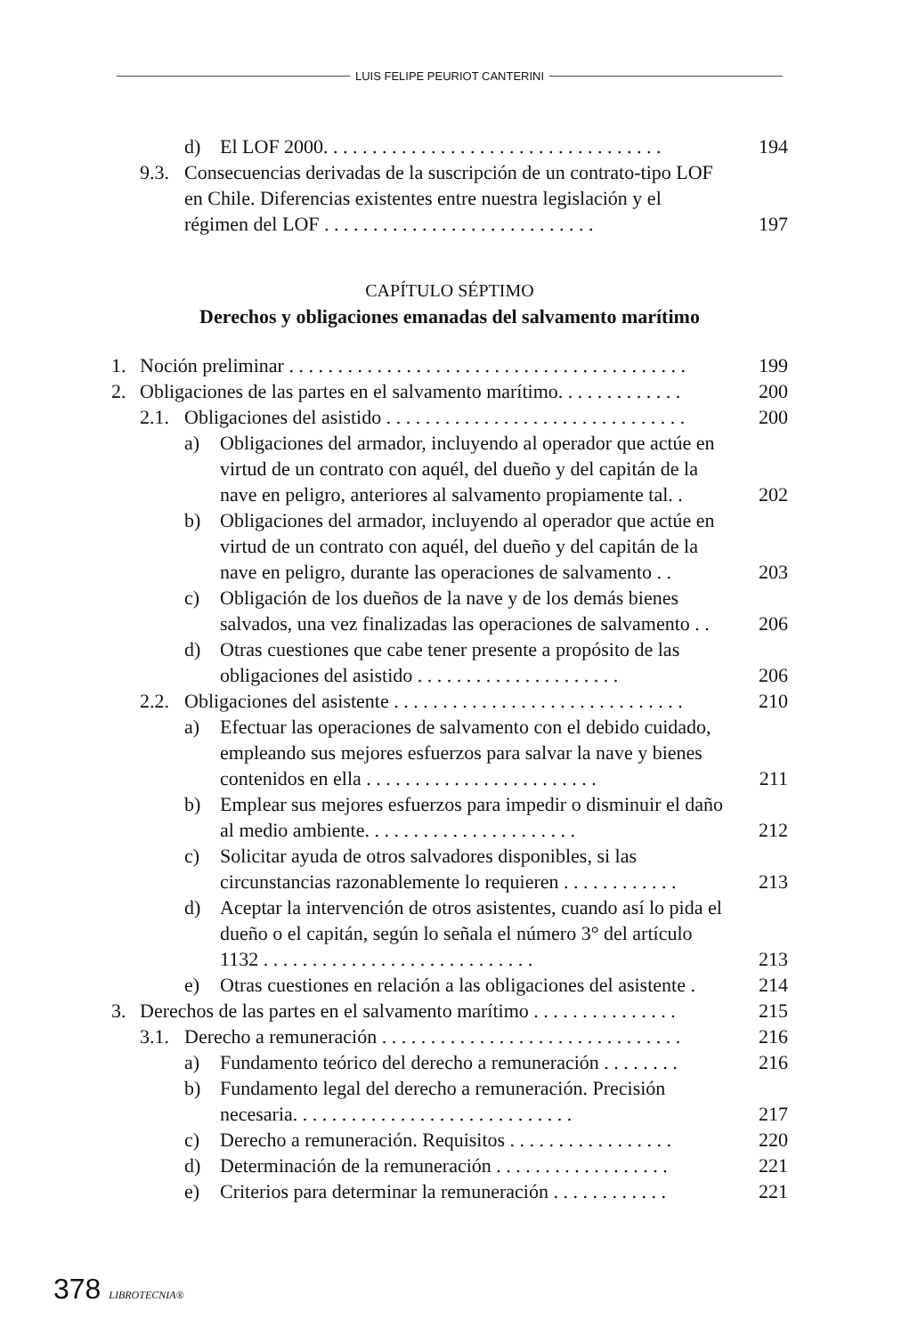LUIS FELIPE PEURIOT CANTERINI
d) El LOF 2000. . . . . . . . . . . . . . . . . . . . . . . . . . . . . . . . . . . 194
9.3. Consecuencias derivadas de la suscripción de un contrato-tipo LOF en Chile. Diferencias existentes entre nuestra legislación y el régimen del LOF . . . . . . . . . . . . . . . . . . . . . . . . . . . . 197
CAPÍTULO SÉPTIMO
Derechos y obligaciones emanadas del salvamento marítimo
1. Noción preliminar . . . . . . . . . . . . . . . . . . . . . . . . . . . . . . . . . . . . . . . . . 199
2. Obligaciones de las partes en el salvamento marítimo. . . . . . . . . . . . . 200
2.1. Obligaciones del asistido . . . . . . . . . . . . . . . . . . . . . . . . . . . . . . . 200
a) Obligaciones del armador, incluyendo al operador que actúe en virtud de un contrato con aquél, del dueño y del capitán de la nave en peligro, anteriores al salvamento propiamente tal. . 202
b) Obligaciones del armador, incluyendo al operador que actúe en virtud de un contrato con aquél, del dueño y del capitán de la nave en peligro, durante las operaciones de salvamento . . 203
c) Obligación de los dueños de la nave y de los demás bienes salvados, una vez finalizadas las operaciones de salvamento . . 206
d) Otras cuestiones que cabe tener presente a propósito de las obligaciones del asistido . . . . . . . . . . . . . . . . . . . . . 206
2.2. Obligaciones del asistente . . . . . . . . . . . . . . . . . . . . . . . . . . . . . . 210
a) Efectuar las operaciones de salvamento con el debido cuidado, empleando sus mejores esfuerzos para salvar la nave y bienes contenidos en ella . . . . . . . . . . . . . . . . . . . . . . . . 211
b) Emplear sus mejores esfuerzos para impedir o disminuir el daño al medio ambiente. . . . . . . . . . . . . . . . . . . . . . 212
c) Solicitar ayuda de otros salvadores disponibles, si las circunstancias razonablemente lo requieren . . . . . . . . . . . . 213
d) Aceptar la intervención de otros asistentes, cuando así lo pida el dueño o el capitán, según lo señala el número 3° del artículo 1132 . . . . . . . . . . . . . . . . . . . . . . . . . . . . 213
e) Otras cuestiones en relación a las obligaciones del asistente . 214
3. Derechos de las partes en el salvamento marítimo . . . . . . . . . . . . . . . 215
3.1. Derecho a remuneración . . . . . . . . . . . . . . . . . . . . . . . . . . . . . . . 216
a) Fundamento teórico del derecho a remuneración . . . . . . . . 216
b) Fundamento legal del derecho a remuneración. Precisión necesaria. . . . . . . . . . . . . . . . . . . . . . . . . . . . . 217
c) Derecho a remuneración. Requisitos . . . . . . . . . . . . . . . . . 220
d) Determinación de la remuneración . . . . . . . . . . . . . . . . . . 221
e) Criterios para determinar la remuneración . . . . . . . . . . . . 221
378 LIBROTECNIA®